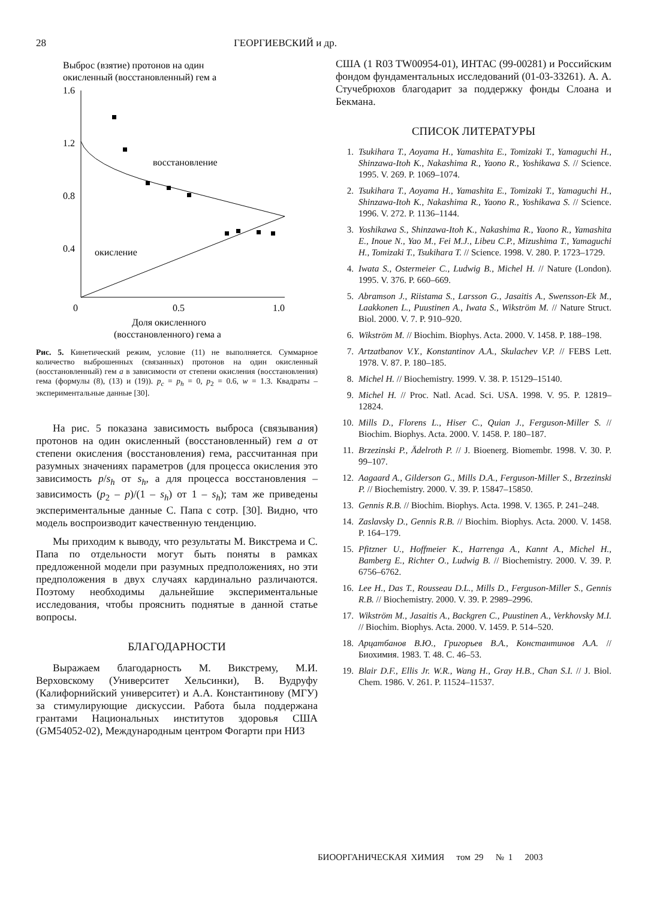28 ГЕОРГИЕВСКИЙ и др.
Выброс (взятие) протонов на один
окисленный (восстановленный) гем a
1.6
1.2
0.8
0.4
восстановление
окисление
0
0.5
1.0
Доля окисленного
(восстановленного) гема a
Рис. 5. Кинетический режим, условие (11) не выполняется. Суммарное количество выброшенных (связанных) протонов на один окисленный (восстановленный) гем a в зависимости от степени окисления (восстановления) гема (формулы (8), (13) и (19)). p<sub>c</sub> = p<sub>h</sub> = 0, p<sub>2</sub> = 0.6, w = 1.3. Квадраты – экспериментальные данные [30].
На рис. 5 показана зависимость выброса (связывания) протонов на один окисленный (восстановленный) гем a от степени окисления (восстановления) гема, рассчитанная при разумных значениях параметров (для процесса окисления это зависимость p/s<sub>h</sub> от s<sub>h</sub>, а для процесса восстановления – зависимость (p<sub>2</sub> – p)/(1 – s<sub>h</sub>) от 1 – s<sub>h</sub>); там же приведены экспериментальные данные С. Папа с сотр. [30]. Видно, что модель воспроизводит качественную тенденцию.
Мы приходим к выводу, что результаты М. Викстрема и С. Папа по отдельности могут быть поняты в рамках предложенной модели при разумных предположениях, но эти предположения в двух случаях кардинально различаются. Поэтому необходимы дальнейшие экспериментальные исследования, чтобы прояснить поднятые в данной статье вопросы.
БЛАГОДАРНОСТИ
Выражаем благодарность М. Викстрему, М.И. Верховскому (Университет Хельсинки), В. Вудруфу (Калифорнийский университет) и А.А. Константинову (МГУ) за стимулирующие дискуссии. Работа была поддержана грантами Национальных институтов здоровья США (GM54052-02), Международным центром Фогарти при НИЗ
США (1 R03 TW00954-01), ИНТАС (99-00281) и Российским фондом фундаментальных исследований (01-03-33261). А. А. Стучебрюхов благодарит за поддержку фонды Слоана и Бекмана.
СПИСОК ЛИТЕРАТУРЫ
1. Tsukihara T., Aoyama H., Yamashita E., Tomizaki T., Yamaguchi H., Shinzawa-Itoh K., Nakashima R., Yaono R., Yoshikawa S. // Science. 1995. V. 269. P. 1069–1074.
2. Tsukihara T., Aoyama H., Yamashita E., Tomizaki T., Yamaguchi H., Shinzawa-Itoh K., Nakashima R., Yaono R., Yoshikawa S. // Science. 1996. V. 272. P. 1136–1144.
3. Yoshikawa S., Shinzawa-Itoh K., Nakashima R., Yaono R., Yamashita E., Inoue N., Yao M., Fei M.J., Libeu C.P., Mizushima T., Yamaguchi H., Tomizaki T., Tsukihara T. // Science. 1998. V. 280. P. 1723–1729.
4. Iwata S., Ostermeier C., Ludwig B., Michel H. // Nature (London). 1995. V. 376. P. 660–669.
5. Abramson J., Riistama S., Larsson G., Jasaitis A., Swensson-Ek M., Laakkonen L., Puustinen A., Iwata S., Wikström M. // Nature Struct. Biol. 2000. V. 7. P. 910–920.
6. Wikström M. // Biochim. Biophys. Acta. 2000. V. 1458. P. 188–198.
7. Artzatbanov V.Y., Konstantinov A.A., Skulachev V.P. // FEBS Lett. 1978. V. 87. P. 180–185.
8. Michel H. // Biochemistry. 1999. V. 38. P. 15129–15140.
9. Michel H. // Proc. Natl. Acad. Sci. USA. 1998. V. 95. P. 12819–12824.
10. Mills D., Florens L., Hiser C., Quian J., Ferguson-Miller S. // Biochim. Biophys. Acta. 2000. V. 1458. P. 180–187.
11. Brzezinski P., Ädelroth P. // J. Bioenerg. Biomembr. 1998. V. 30. P. 99–107.
12. Aagaard A., Gilderson G., Mills D.A., Ferguson-Miller S., Brzezinski P. // Biochemistry. 2000. V. 39. P. 15847–15850.
13. Gennis R.B. // Biochim. Biophys. Acta. 1998. V. 1365. P. 241–248.
14. Zaslavsky D., Gennis R.B. // Biochim. Biophys. Acta. 2000. V. 1458. P. 164–179.
15. Pfitzner U., Hoffmeier K., Harrenga A., Kannt A., Michel H., Bamberg E., Richter O., Ludwig B. // Biochemistry. 2000. V. 39. P. 6756–6762.
16. Lee H., Das T., Rousseau D.L., Mills D., Ferguson-Miller S., Gennis R.B. // Biochemistry. 2000. V. 39. P. 2989–2996.
17. Wikström M., Jasaitis A., Backgren C., Puustinen A., Verkhovsky M.I. // Biochim. Biophys. Acta. 2000. V. 1459. P. 514–520.
18. Арцатбанов В.Ю., Григорьев В.А., Константинов А.А. // Биохимия. 1983. Т. 48. С. 46–53.
19. Blair D.F., Ellis Jr. W.R., Wang H., Gray H.B., Chan S.I. // J. Biol. Chem. 1986. V. 261. P. 11524–11537.
БИООРГАНИЧЕСКАЯ ХИМИЯ том 29 № 1 2003